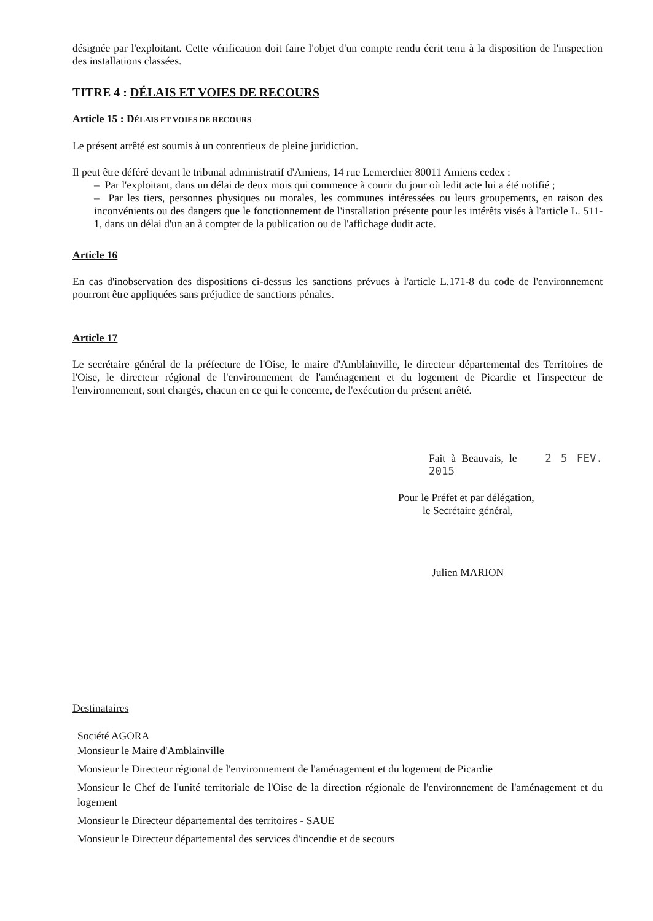désignée par l'exploitant. Cette vérification doit faire l'objet d'un compte rendu écrit tenu à la disposition de l'inspection des installations classées.
TITRE 4 : DÉLAIS ET VOIES DE RECOURS
Article 15 : DÉLAIS ET VOIES DE RECOURS
Le présent arrêté est soumis à un contentieux de pleine juridiction.
Il peut être déféré devant le tribunal administratif d'Amiens, 14 rue Lemerchier 80011 Amiens cedex :
– Par l'exploitant, dans un délai de deux mois qui commence à courir du jour où ledit acte lui a été notifié ;
– Par les tiers, personnes physiques ou morales, les communes intéressées ou leurs groupements, en raison des inconvénients ou des dangers que le fonctionnement de l'installation présente pour les intérêts visés à l'article L. 511-1, dans un délai d'un an à compter de la publication ou de l'affichage dudit acte.
Article 16
En cas d'inobservation des dispositions ci-dessus les sanctions prévues à l'article L.171-8 du code de l'environnement pourront être appliquées sans préjudice de sanctions pénales.
Article 17
Le secrétaire général de la préfecture de l'Oise, le maire d'Amblainville, le directeur départemental des Territoires de l'Oise, le directeur régional de l'environnement de l'aménagement et du logement de Picardie et l'inspecteur de l'environnement, sont chargés, chacun en ce qui le concerne, de l'exécution du présent arrêté.
Fait à Beauvais, le 2 5 FEV. 2015
Pour le Préfet et par délégation,
le Secrétaire général,
Julien MARION
Destinataires
Société AGORA
Monsieur le Maire d'Amblainville
Monsieur le Directeur régional de l'environnement de l'aménagement et du logement de Picardie
Monsieur le Chef de l'unité territoriale de l'Oise de la direction régionale de l'environnement de l'aménagement et du logement
Monsieur le Directeur départemental des territoires - SAUE
Monsieur le Directeur départemental des services d'incendie et de secours